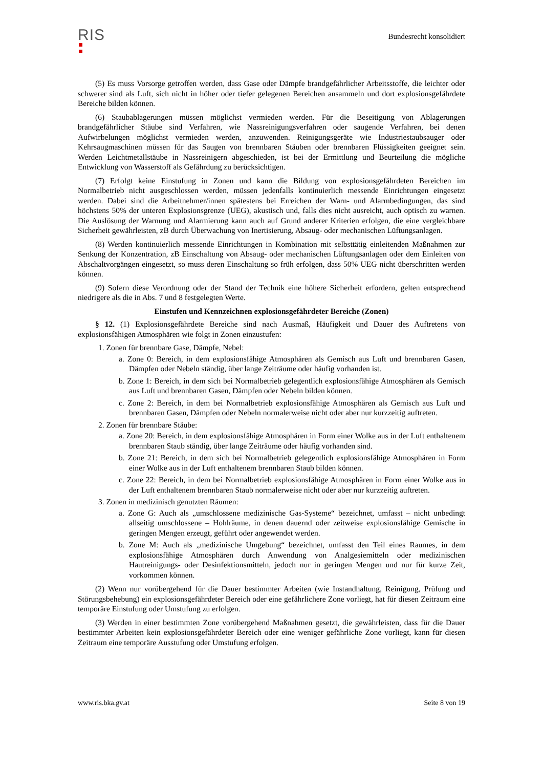RIS
Bundesrecht konsolidiert
(5) Es muss Vorsorge getroffen werden, dass Gase oder Dämpfe brandgefährlicher Arbeitsstoffe, die leichter oder schwerer sind als Luft, sich nicht in höher oder tiefer gelegenen Bereichen ansammeln und dort explosionsgefährdete Bereiche bilden können.
(6) Staubablagerungen müssen möglichst vermieden werden. Für die Beseitigung von Ablagerungen brandgefährlicher Stäube sind Verfahren, wie Nassreinigungsverfahren oder saugende Verfahren, bei denen Aufwirbelungen möglichst vermieden werden, anzuwenden. Reinigungsgeräte wie Industriestaubsauger oder Kehrsaugmaschinen müssen für das Saugen von brennbaren Stäuben oder brennbaren Flüssigkeiten geeignet sein. Werden Leichtmetallstäube in Nassreinigern abgeschieden, ist bei der Ermittlung und Beurteilung die mögliche Entwicklung von Wasserstoff als Gefährdung zu berücksichtigen.
(7) Erfolgt keine Einstufung in Zonen und kann die Bildung von explosionsgefährdeten Bereichen im Normalbetrieb nicht ausgeschlossen werden, müssen jedenfalls kontinuierlich messende Einrichtungen eingesetzt werden. Dabei sind die Arbeitnehmer/innen spätestens bei Erreichen der Warn- und Alarmbedingungen, das sind höchstens 50% der unteren Explosionsgrenze (UEG), akustisch und, falls dies nicht ausreicht, auch optisch zu warnen. Die Auslösung der Warnung und Alarmierung kann auch auf Grund anderer Kriterien erfolgen, die eine vergleichbare Sicherheit gewährleisten, zB durch Überwachung von Inertisierung, Absaug- oder mechanischen Lüftungsanlagen.
(8) Werden kontinuierlich messende Einrichtungen in Kombination mit selbsttätig einleitenden Maßnahmen zur Senkung der Konzentration, zB Einschaltung von Absaug- oder mechanischen Lüftungsanlagen oder dem Einleiten von Abschaltvorgängen eingesetzt, so muss deren Einschaltung so früh erfolgen, dass 50% UEG nicht überschritten werden können.
(9) Sofern diese Verordnung oder der Stand der Technik eine höhere Sicherheit erfordern, gelten entsprechend niedrigere als die in Abs. 7 und 8 festgelegten Werte.
Einstufen und Kennzeichnen explosionsgefährdeter Bereiche (Zonen)
§ 12. (1) Explosionsgefährdete Bereiche sind nach Ausmaß, Häufigkeit und Dauer des Auftretens von explosionsfähigen Atmosphären wie folgt in Zonen einzustufen:
1. Zonen für brennbare Gase, Dämpfe, Nebel:
a. Zone 0: Bereich, in dem explosionsfähige Atmosphären als Gemisch aus Luft und brennbaren Gasen, Dämpfen oder Nebeln ständig, über lange Zeiträume oder häufig vorhanden ist.
b. Zone 1: Bereich, in dem sich bei Normalbetrieb gelegentlich explosionsfähige Atmosphären als Gemisch aus Luft und brennbaren Gasen, Dämpfen oder Nebeln bilden können.
c. Zone 2: Bereich, in dem bei Normalbetrieb explosionsfähige Atmosphären als Gemisch aus Luft und brennbaren Gasen, Dämpfen oder Nebeln normalerweise nicht oder aber nur kurzzeitig auftreten.
2. Zonen für brennbare Stäube:
a. Zone 20: Bereich, in dem explosionsfähige Atmosphären in Form einer Wolke aus in der Luft enthaltenem brennbaren Staub ständig, über lange Zeiträume oder häufig vorhanden sind.
b. Zone 21: Bereich, in dem sich bei Normalbetrieb gelegentlich explosionsfähige Atmosphären in Form einer Wolke aus in der Luft enthaltenem brennbaren Staub bilden können.
c. Zone 22: Bereich, in dem bei Normalbetrieb explosionsfähige Atmosphären in Form einer Wolke aus in der Luft enthaltenem brennbaren Staub normalerweise nicht oder aber nur kurzzeitig auftreten.
3. Zonen in medizinisch genutzten Räumen:
a. Zone G: Auch als „umschlossene medizinische Gas-Systeme“ bezeichnet, umfasst – nicht unbedingt allseitig umschlossene – Hohlräume, in denen dauernd oder zeitweise explosionsfähige Gemische in geringen Mengen erzeugt, geführt oder angewendet werden.
b. Zone M: Auch als „medizinische Umgebung“ bezeichnet, umfasst den Teil eines Raumes, in dem explosionsfähige Atmosphären durch Anwendung von Analgesiemitteln oder medizinischen Hautreinigungs- oder Desinfektionsmitteln, jedoch nur in geringen Mengen und nur für kurze Zeit, vorkommen können.
(2) Wenn nur vorübergehend für die Dauer bestimmter Arbeiten (wie Instandhaltung, Reinigung, Prüfung und Störungsbehebung) ein explosionsgefährdeter Bereich oder eine gefährlichere Zone vorliegt, hat für diesen Zeitraum eine temporäre Einstufung oder Umstufung zu erfolgen.
(3) Werden in einer bestimmten Zone vorübergehend Maßnahmen gesetzt, die gewährleisten, dass für die Dauer bestimmter Arbeiten kein explosionsgefährdeter Bereich oder eine weniger gefährliche Zone vorliegt, kann für diesen Zeitraum eine temporäre Ausstufung oder Umstufung erfolgen.
www.ris.bka.gv.at Seite 8 von 19